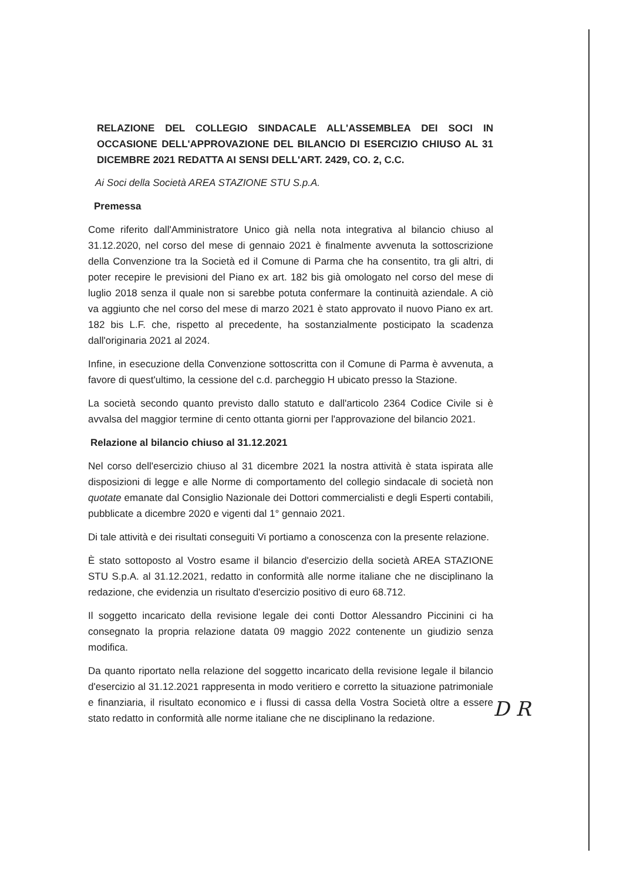RELAZIONE DEL COLLEGIO SINDACALE ALL'ASSEMBLEA DEI SOCI IN OCCASIONE DELL'APPROVAZIONE DEL BILANCIO DI ESERCIZIO CHIUSO AL 31 DICEMBRE 2021 REDATTA AI SENSI DELL'ART. 2429, CO. 2, C.C.
Ai Soci della Società AREA STAZIONE STU S.p.A.
Premessa
Come riferito dall'Amministratore Unico già nella nota integrativa al bilancio chiuso al 31.12.2020, nel corso del mese di gennaio 2021 è finalmente avvenuta la sottoscrizione della Convenzione tra la Società ed il Comune di Parma che ha consentito, tra gli altri, di poter recepire le previsioni del Piano ex art. 182 bis già omologato nel corso del mese di luglio 2018 senza il quale non si sarebbe potuta confermare la continuità aziendale. A ciò va aggiunto che nel corso del mese di marzo 2021 è stato approvato il nuovo Piano ex art. 182 bis L.F. che, rispetto al precedente, ha sostanzialmente posticipato la scadenza dall'originaria 2021 al 2024.
Infine, in esecuzione della Convenzione sottoscritta con il Comune di Parma è avvenuta, a favore di quest'ultimo, la cessione del c.d. parcheggio H ubicato presso la Stazione.
La società secondo quanto previsto dallo statuto e dall'articolo 2364 Codice Civile si è avvalsa del maggior termine di cento ottanta giorni per l'approvazione del bilancio 2021.
Relazione al bilancio chiuso al 31.12.2021
Nel corso dell'esercizio chiuso al 31 dicembre 2021 la nostra attività è stata ispirata alle disposizioni di legge e alle Norme di comportamento del collegio sindacale di società non quotate emanate dal Consiglio Nazionale dei Dottori commercialisti e degli Esperti contabili, pubblicate a dicembre 2020 e vigenti dal 1° gennaio 2021.
Di tale attività e dei risultati conseguiti Vi portiamo a conoscenza con la presente relazione.
È stato sottoposto al Vostro esame il bilancio d'esercizio della società AREA STAZIONE STU S.p.A. al 31.12.2021, redatto in conformità alle norme italiane che ne disciplinano la redazione, che evidenzia un risultato d'esercizio positivo di euro 68.712.
Il soggetto incaricato della revisione legale dei conti Dottor Alessandro Piccinini ci ha consegnato la propria relazione datata 09 maggio 2022 contenente un giudizio senza modifica.
Da quanto riportato nella relazione del soggetto incaricato della revisione legale il bilancio d'esercizio al 31.12.2021 rappresenta in modo veritiero e corretto la situazione patrimoniale e finanziaria, il risultato economico e i flussi di cassa della Vostra Società oltre a essere stato redatto in conformità alle norme italiane che ne disciplinano la redazione.
D R